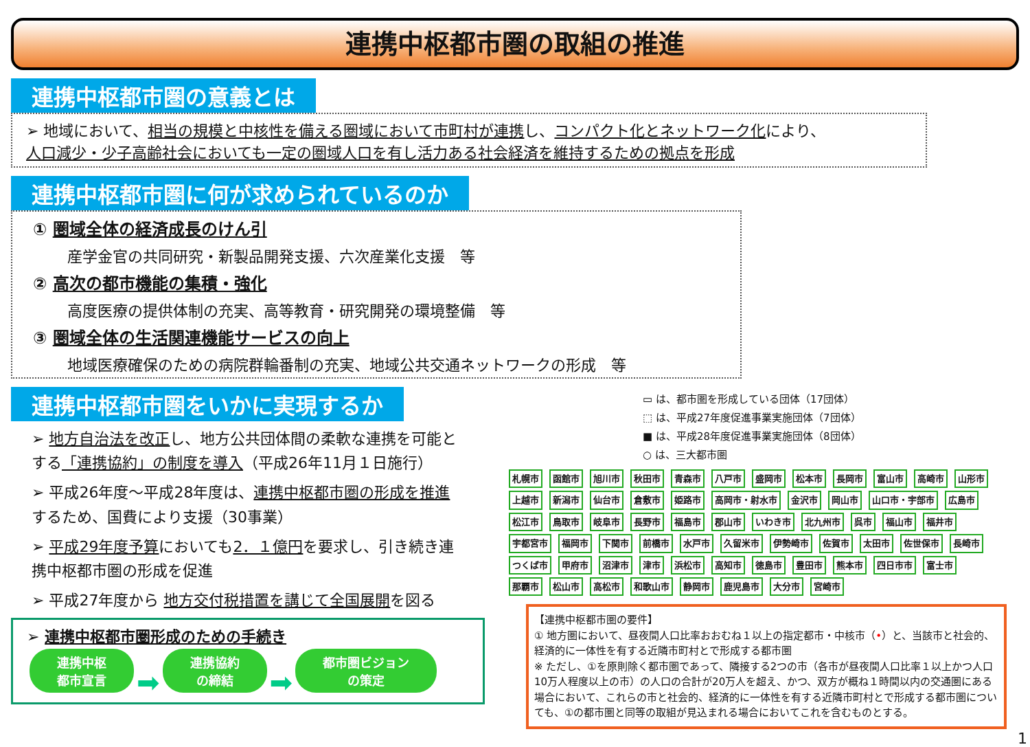連携中枢都市圏の取組の推進
連携中枢都市圏の意義とは
➢ 地域において、相当の規模と中核性を備える圏域において市町村が連携し、コンパクト化とネットワーク化により、
人口減少・少子高齢社会においても一定の圏域人口を有し活力ある社会経済を維持するための拠点を形成
連携中枢都市圏に何が求められているのか
① 圏域全体の経済成長のけん引
産学金官の共同研究・新製品開発支援、六次産業化支援　等
② 高次の都市機能の集積・強化
高度医療の提供体制の充実、高等教育・研究開発の環境整備　等
③ 圏域全体の生活関連機能サービスの向上
地域医療確保のための病院群輪番制の充実、地域公共交通ネットワークの形成　等
連携中枢都市圏をいかに実現するか
➢ 地方自治法を改正し、地方公共団体間の柔軟な連携を可能とする「連携協約」の制度を導入（平成26年11月１日施行）
➢ 平成26年度～平成28年度は、連携中枢都市圏の形成を推進するため、国費により支援（30事業）
➢ 平成29年度予算においても2．１億円を要求し、引き続き連携中枢都市圏の形成を促進
➢ 平成27年度から 地方交付税措置を講じて全国展開を図る
➢ 連携中枢都市圏形成のための手続き
連携中枢
都市宣言 ➡ 連携協約
の締結 ➡ 都市圏ビジョン
の策定
▭ は、都市圏を形成している団体（17団体）
⬚ は、平成27年度促進事業実施団体（7団体）
■ は、平成28年度促進事業実施団体（8団体）
○ は、三大都市圏
札幌市 函館市 旭川市 秋田市 青森市 八戸市 盛岡市 松本市 長岡市 富山市 高崎市 山形市 上越市 新潟市 仙台市 倉敷市 姫路市 高岡市・射水市 金沢市 岡山市 山口市・宇部市 広島市 松江市 鳥取市 岐阜市 長野市 福島市 郡山市 いわき市 北九州市 呉市 福山市 福井市 宇都宮市 福岡市 下関市 前橋市 水戸市 久留米市 伊勢崎市 佐賀市 太田市 佐世保市 長崎市 つくば市 甲府市 沼津市 津市 浜松市 高知市 徳島市 豊田市 熊本市 四日市市 富士市 那覇市 松山市 高松市 和歌山市 静岡市 鹿児島市 大分市 宮崎市
【連携中枢都市圏の要件】
① 地方圏において、昼夜間人口比率おおむね１以上の指定都市・中核市（•）と、当該市と社会的、経済的に一体性を有する近隣市町村とで形成する都市圏
※ ただし、①を原則除く都市圏であって、隣接する2つの市（各市が昼夜間人口比率１以上かつ人口10万人程度以上の市）の人口の合計が20万人を超え、かつ、双方が概ね１時間以内の交通圏にある場合において、これらの市と社会的、経済的に一体性を有する近隣市町村とで形成する都市圏についても、①の都市圏と同等の取組が見込まれる場合においてこれを含むものとする。
1